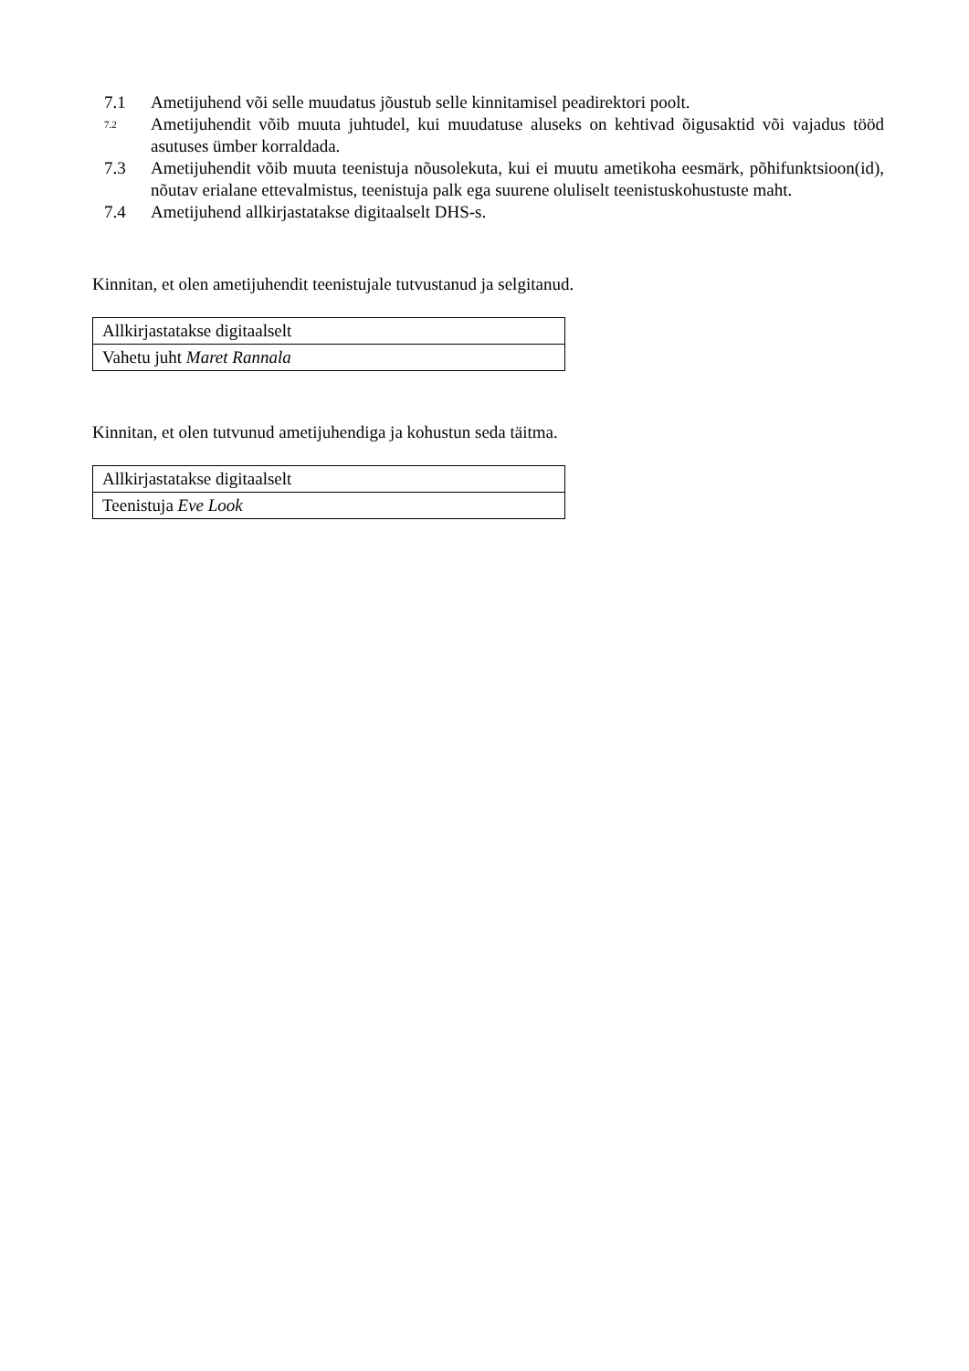7.1 Ametijuhend või selle muudatus jõustub selle kinnitamisel peadirektori poolt.
7.2 Ametijuhendit võib muuta juhtudel, kui muudatuse aluseks on kehtivad õigusaktid või vajadus tööd asutuses ümber korraldada.
7.3 Ametijuhendit võib muuta teenistuja nõusolekuta, kui ei muutu ametikoha eesmärk, põhifunktsioon(id), nõutav erialane ettevalmistus, teenistuja palk ega suurene oluliselt teenistuskohustuste maht.
7.4 Ametijuhend allkirjastatakse digitaalselt DHS-s.
Kinnitan, et olen ametijuhendit teenistujale tutvustanud ja selgitanud.
| Allkirjastatakse digitaalselt |
| Vahetu juht Maret Rannala |
Kinnitan, et olen tutvunud ametijuhendiga ja kohustun seda täitma.
| Allkirjastatakse digitaalselt |
| Teenistuja Eve Look |